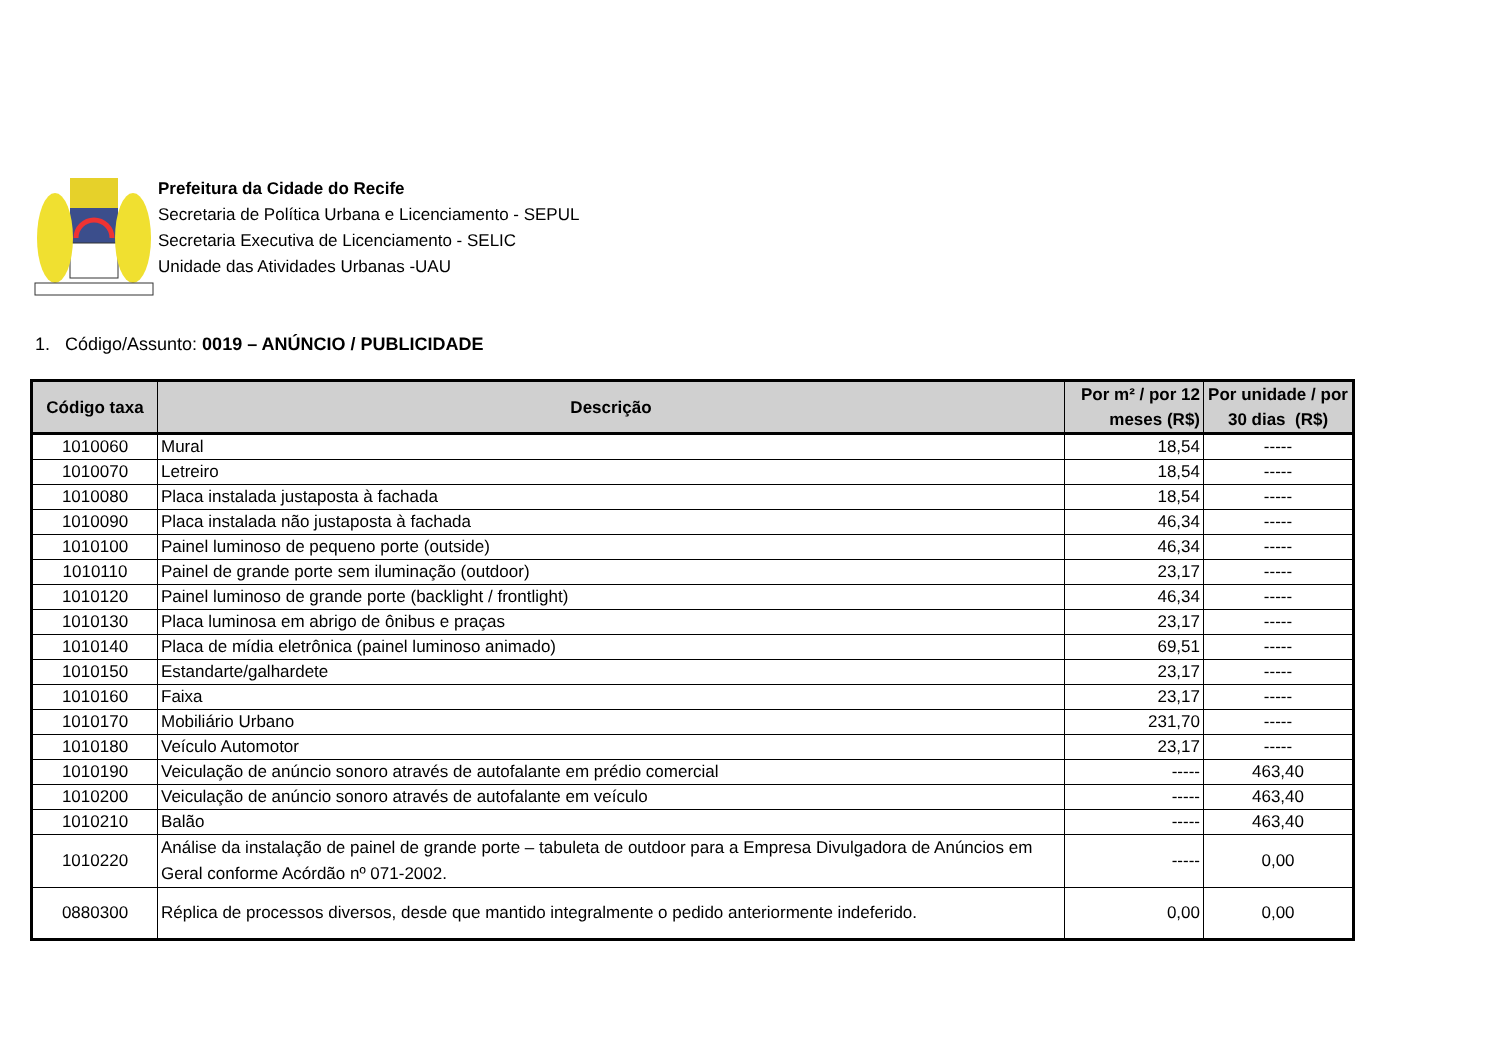Prefeitura da Cidade do Recife
Secretaria de Política Urbana e Licenciamento - SEPUL
Secretaria Executiva de Licenciamento - SELIC
Unidade das Atividades Urbanas -UAU
1. Código/Assunto: 0019 – ANÚNCIO / PUBLICIDADE
| Código taxa | Descrição | Por m² / por 12 meses (R$) | Por unidade / por 30 dias (R$) |
| --- | --- | --- | --- |
| 1010060 | Mural | 18,54 | ----- |
| 1010070 | Letreiro | 18,54 | ----- |
| 1010080 | Placa instalada justaposta à fachada | 18,54 | ----- |
| 1010090 | Placa instalada não justaposta à fachada | 46,34 | ----- |
| 1010100 | Painel luminoso de pequeno porte (outside) | 46,34 | ----- |
| 1010110 | Painel de grande porte sem iluminação (outdoor) | 23,17 | ----- |
| 1010120 | Painel luminoso de grande porte (backlight / frontlight) | 46,34 | ----- |
| 1010130 | Placa luminosa em abrigo de ônibus e praças | 23,17 | ----- |
| 1010140 | Placa de mídia eletrônica (painel luminoso animado) | 69,51 | ----- |
| 1010150 | Estandarte/galhardete | 23,17 | ----- |
| 1010160 | Faixa | 23,17 | ----- |
| 1010170 | Mobiliário Urbano | 231,70 | ----- |
| 1010180 | Veículo Automotor | 23,17 | ----- |
| 1010190 | Veiculação de anúncio sonoro através de autofalante em prédio comercial | ----- | 463,40 |
| 1010200 | Veiculação de anúncio sonoro através de autofalante em veículo | ----- | 463,40 |
| 1010210 | Balão | ----- | 463,40 |
| 1010220 | Análise da instalação de painel de grande porte – tabuleta de outdoor para a Empresa Divulgadora de Anúncios em Geral conforme Acórdão nº 071-2002. | ----- | 0,00 |
| 0880300 | Réplica de processos diversos, desde que mantido integralmente o pedido anteriormente indeferido. | 0,00 | 0,00 |